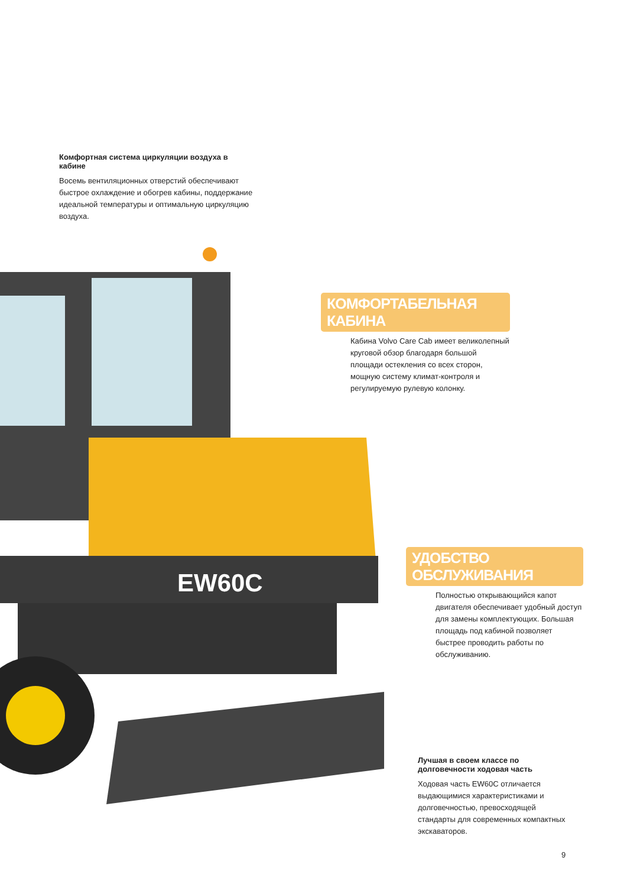EW60C
Комфортная система циркуляции воздуха в кабине
Восемь вентиляционных отверстий обеспечивают быстрое охлаждение и обогрев кабины, поддержание идеальной температуры и оптимальную циркуляцию воздуха.
КОМФОРТАБЕЛЬНАЯ КАБИНА
Кабина Volvo Care Cab имеет великолепный круговой обзор благодаря большой площади остекления со всех сторон, мощную систему климат-контроля и регулируемую рулевую колонку.
УДОБСТВО ОБСЛУЖИВАНИЯ
Полностью открывающийся капот двигателя обеспечивает удобный доступ для замены комплектующих. Большая площадь под кабиной позволяет быстрее проводить работы по обслуживанию.
Лучшая в своем классе по долговечности ходовая часть
Ходовая часть EW60C отличается выдающимися характеристиками и долговечностью, превосходящей стандарты для современных компактных экскаваторов.
9